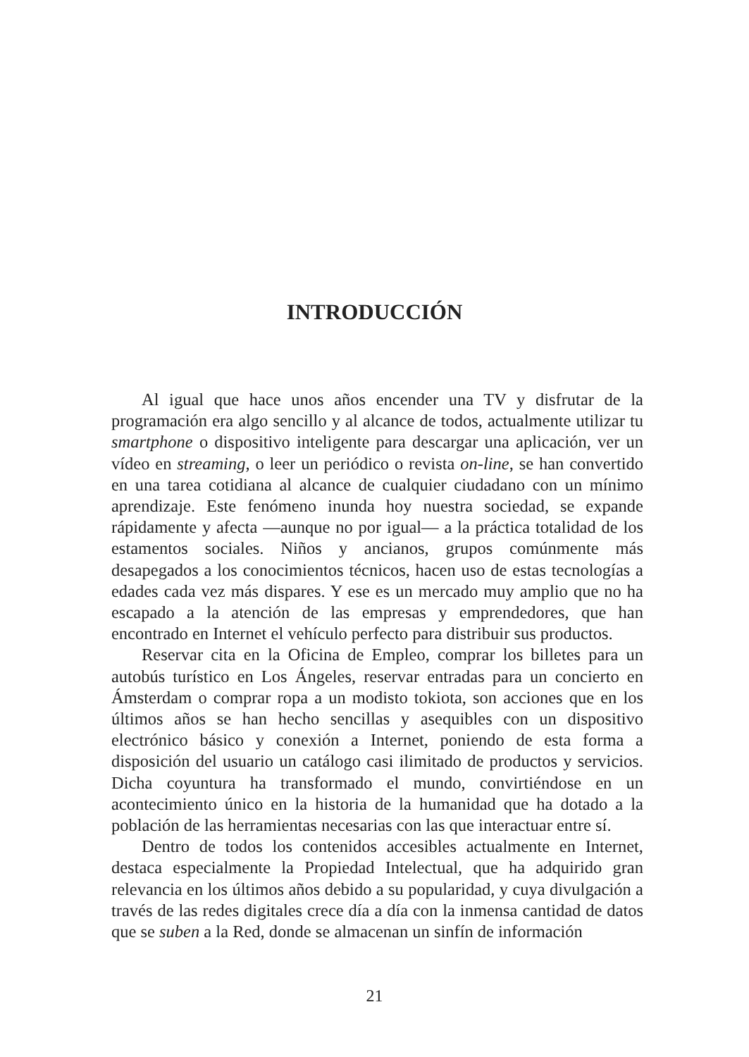INTRODUCCIÓN
Al igual que hace unos años encender una TV y disfrutar de la programación era algo sencillo y al alcance de todos, actualmente utilizar tu smartphone o dispositivo inteligente para descargar una aplicación, ver un vídeo en streaming, o leer un periódico o revista on-line, se han convertido en una tarea cotidiana al alcance de cualquier ciudadano con un mínimo aprendizaje. Este fenómeno inunda hoy nuestra sociedad, se expande rápidamente y afecta —aunque no por igual— a la práctica totalidad de los estamentos sociales. Niños y ancianos, grupos comúnmente más desapegados a los conocimientos técnicos, hacen uso de estas tecnologías a edades cada vez más dispares. Y ese es un mercado muy amplio que no ha escapado a la atención de las empresas y emprendedores, que han encontrado en Internet el vehículo perfecto para distribuir sus productos.
Reservar cita en la Oficina de Empleo, comprar los billetes para un autobús turístico en Los Ángeles, reservar entradas para un concierto en Ámsterdam o comprar ropa a un modisto tokiota, son acciones que en los últimos años se han hecho sencillas y asequibles con un dispositivo electrónico básico y conexión a Internet, poniendo de esta forma a disposición del usuario un catálogo casi ilimitado de productos y servicios. Dicha coyuntura ha transformado el mundo, convirtiéndose en un acontecimiento único en la historia de la humanidad que ha dotado a la población de las herramientas necesarias con las que interactuar entre sí.
Dentro de todos los contenidos accesibles actualmente en Internet, destaca especialmente la Propiedad Intelectual, que ha adquirido gran relevancia en los últimos años debido a su popularidad, y cuya divulgación a través de las redes digitales crece día a día con la inmensa cantidad de datos que se suben a la Red, donde se almacenan un sinfín de información
21